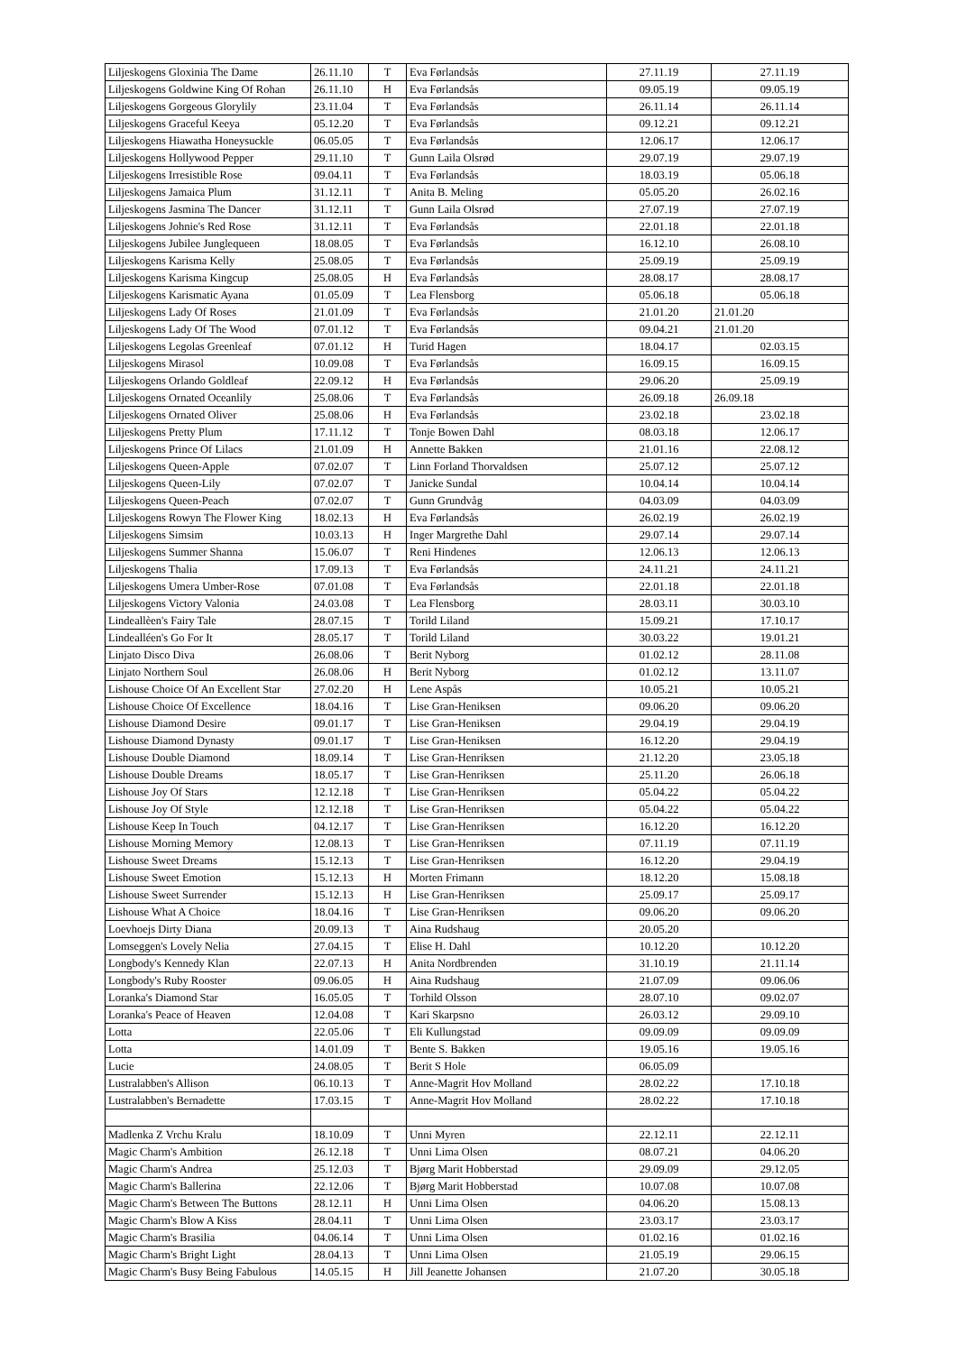| Liljeskogens Gloxinia The Dame | 26.11.10 | T | Eva Førlandsås | 27.11.19 | 27.11.19 |
| Liljeskogens Goldwine King Of Rohan | 26.11.10 | H | Eva Førlandsås | 09.05.19 | 09.05.19 |
| Liljeskogens Gorgeous Glorylily | 23.11.04 | T | Eva Førlandsås | 26.11.14 | 26.11.14 |
| Liljeskogens Graceful Keeya | 05.12.20 | T | Eva Førlandsås | 09.12.21 | 09.12.21 |
| Liljeskogens Hiawatha Honeysuckle | 06.05.05 | T | Eva Førlandsås | 12.06.17 | 12.06.17 |
| Liljeskogens Hollywood Pepper | 29.11.10 | T | Gunn Laila Olsrød | 29.07.19 | 29.07.19 |
| Liljeskogens Irresistible Rose | 09.04.11 | T | Eva Førlandsås | 18.03.19 | 05.06.18 |
| Liljeskogens Jamaica Plum | 31.12.11 | T | Anita B. Meling | 05.05.20 | 26.02.16 |
| Liljeskogens Jasmina The Dancer | 31.12.11 | T | Gunn Laila Olsrød | 27.07.19 | 27.07.19 |
| Liljeskogens Johnie's Red Rose | 31.12.11 | T | Eva Førlandsås | 22.01.18 | 22.01.18 |
| Liljeskogens Jubilee Junglequeen | 18.08.05 | T | Eva Førlandsås | 16.12.10 | 26.08.10 |
| Liljeskogens Karisma Kelly | 25.08.05 | T | Eva Førlandsås | 25.09.19 | 25.09.19 |
| Liljeskogens Karisma Kingcup | 25.08.05 | H | Eva Førlandsås | 28.08.17 | 28.08.17 |
| Liljeskogens Karismatic Ayana | 01.05.09 | T | Lea Flensborg | 05.06.18 | 05.06.18 |
| Liljeskogens Lady Of Roses | 21.01.09 | T | Eva Førlandsås | 21.01.20 | 21.01.20 |
| Liljeskogens Lady Of The Wood | 07.01.12 | T | Eva Førlandsås | 09.04.21 | 21.01.20 |
| Liljeskogens Legolas Greenleaf | 07.01.12 | H | Turid Hagen | 18.04.17 | 02.03.15 |
| Liljeskogens Mirasol | 10.09.08 | T | Eva Førlandsås | 16.09.15 | 16.09.15 |
| Liljeskogens Orlando Goldleaf | 22.09.12 | H | Eva Førlandsås | 29.06.20 | 25.09.19 |
| Liljeskogens Ornated Oceanlily | 25.08.06 | T | Eva Førlandsås | 26.09.18 | 26.09.18 |
| Liljeskogens Ornated Oliver | 25.08.06 | H | Eva Førlandsås | 23.02.18 | 23.02.18 |
| Liljeskogens Pretty Plum | 17.11.12 | T | Tonje Bowen Dahl | 08.03.18 | 12.06.17 |
| Liljeskogens Prince Of Lilacs | 21.01.09 | H | Annette Bakken | 21.01.16 | 22.08.12 |
| Liljeskogens Queen-Apple | 07.02.07 | T | Linn Forland Thorvaldsen | 25.07.12 | 25.07.12 |
| Liljeskogens Queen-Lily | 07.02.07 | T | Janicke Sundal | 10.04.14 | 10.04.14 |
| Liljeskogens Queen-Peach | 07.02.07 | T | Gunn Grundvåg | 04.03.09 | 04.03.09 |
| Liljeskogens Rowyn The Flower King | 18.02.13 | H | Eva Førlandsås | 26.02.19 | 26.02.19 |
| Liljeskogens Simsim | 10.03.13 | H | Inger Margrethe Dahl | 29.07.14 | 29.07.14 |
| Liljeskogens Summer Shanna | 15.06.07 | T | Reni Hindenes | 12.06.13 | 12.06.13 |
| Liljeskogens Thalia | 17.09.13 | T | Eva Førlandsås | 24.11.21 | 24.11.21 |
| Liljeskogens Umera Umber-Rose | 07.01.08 | T | Eva Førlandsås | 22.01.18 | 22.01.18 |
| Liljeskogens Victory Valonia | 24.03.08 | T | Lea Flensborg | 28.03.11 | 30.03.10 |
| Lindeallèen's Fairy Tale | 28.07.15 | T | Torild Liland | 15.09.21 | 17.10.17 |
| Lindealléen's Go For It | 28.05.17 | T | Torild Liland | 30.03.22 | 19.01.21 |
| Linjato Disco Diva | 26.08.06 | T | Berit Nyborg | 01.02.12 | 28.11.08 |
| Linjato Northern Soul | 26.08.06 | H | Berit Nyborg | 01.02.12 | 13.11.07 |
| Lishouse Choice Of An Excellent Star | 27.02.20 | H | Lene Aspås | 10.05.21 | 10.05.21 |
| Lishouse Choice Of Excellence | 18.04.16 | T | Lise Gran-Heniksen | 09.06.20 | 09.06.20 |
| Lishouse Diamond Desire | 09.01.17 | T | Lise Gran-Heniksen | 29.04.19 | 29.04.19 |
| Lishouse Diamond Dynasty | 09.01.17 | T | Lise Gran-Heniksen | 16.12.20 | 29.04.19 |
| Lishouse Double Diamond | 18.09.14 | T | Lise Gran-Henriksen | 21.12.20 | 23.05.18 |
| Lishouse Double Dreams | 18.05.17 | T | Lise Gran-Henriksen | 25.11.20 | 26.06.18 |
| Lishouse Joy Of Stars | 12.12.18 | T | Lise Gran-Henriksen | 05.04.22 | 05.04.22 |
| Lishouse Joy Of Style | 12.12.18 | T | Lise Gran-Henriksen | 05.04.22 | 05.04.22 |
| Lishouse Keep In Touch | 04.12.17 | T | Lise Gran-Henriksen | 16.12.20 | 16.12.20 |
| Lishouse Morning Memory | 12.08.13 | T | Lise Gran-Henriksen | 07.11.19 | 07.11.19 |
| Lishouse Sweet Dreams | 15.12.13 | T | Lise Gran-Henriksen | 16.12.20 | 29.04.19 |
| Lishouse Sweet Emotion | 15.12.13 | H | Morten Frimann | 18.12.20 | 15.08.18 |
| Lishouse Sweet Surrender | 15.12.13 | H | Lise Gran-Henriksen | 25.09.17 | 25.09.17 |
| Lishouse What A Choice | 18.04.16 | T | Lise Gran-Henriksen | 09.06.20 | 09.06.20 |
| Loevhoejs Dirty Diana | 20.09.13 | T | Aina Rudshaug | 20.05.20 | |
| Lomseggen's Lovely Nelia | 27.04.15 | T | Elise H. Dahl | 10.12.20 | 10.12.20 |
| Longbody's Kennedy Klan | 22.07.13 | H | Anita Nordbrenden | 31.10.19 | 21.11.14 |
| Longbody's Ruby Rooster | 09.06.05 | H | Aina Rudshaug | 21.07.09 | 09.06.06 |
| Loranka's Diamond Star | 16.05.05 | T | Torhild Olsson | 28.07.10 | 09.02.07 |
| Loranka's Peace of Heaven | 12.04.08 | T | Kari Skarpsno | 26.03.12 | 29.09.10 |
| Lotta | 22.05.06 | T | Eli Kullungstad | 09.09.09 | 09.09.09 |
| Lotta | 14.01.09 | T | Bente S. Bakken | 19.05.16 | 19.05.16 |
| Lucie | 24.08.05 | T | Berit S Hole | 06.05.09 | |
| Lustralabben's Allison | 06.10.13 | T | Anne-Magrit Hov Molland | 28.02.22 | 17.10.18 |
| Lustralabben's Bernadette | 17.03.15 | T | Anne-Magrit Hov Molland | 28.02.22 | 17.10.18 |
| Madlenka Z Vrchu Kralu | 18.10.09 | T | Unni Myren | 22.12.11 | 22.12.11 |
| Magic Charm's Ambition | 26.12.18 | T | Unni Lima Olsen | 08.07.21 | 04.06.20 |
| Magic Charm's Andrea | 25.12.03 | T | Bjørg Marit Hobberstad | 29.09.09 | 29.12.05 |
| Magic Charm's Ballerina | 22.12.06 | T | Bjørg Marit Hobberstad | 10.07.08 | 10.07.08 |
| Magic Charm's Between The Buttons | 28.12.11 | H | Unni Lima Olsen | 04.06.20 | 15.08.13 |
| Magic Charm's Blow A Kiss | 28.04.11 | T | Unni Lima Olsen | 23.03.17 | 23.03.17 |
| Magic Charm's Brasilia | 04.06.14 | T | Unni Lima Olsen | 01.02.16 | 01.02.16 |
| Magic Charm's Bright Light | 28.04.13 | T | Unni Lima Olsen | 21.05.19 | 29.06.15 |
| Magic Charm's Busy Being Fabulous | 14.05.15 | H | Jill Jeanette Johansen | 21.07.20 | 30.05.18 |